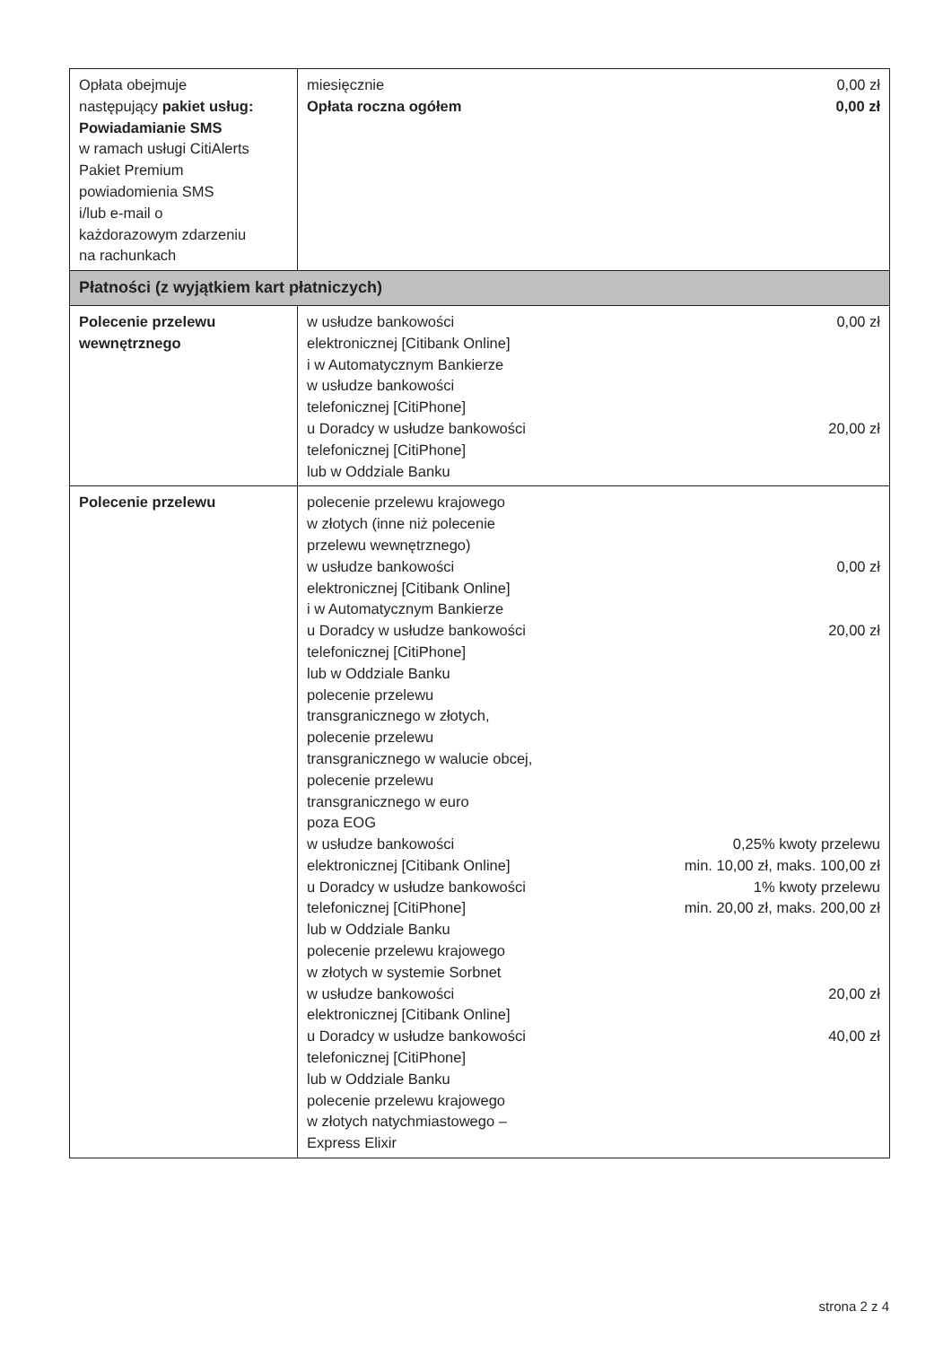| Opłata obejmuje następujący pakiet usług: Powiadamianie SMS w ramach usługi CitiAlerts Pakiet Premium powiadomienia SMS i/lub e-mail o każdorazowym zdarzeniu na rachunkach | miesięcznie 0,00 zł Opłata roczna ogółem 0,00 zł |
| Płatności (z wyjątkiem kart płatniczych) | |
| Polecenie przelewu wewnętrznego | w usłudze bankowości elektronicznej [Citibank Online] i w Automatycznym Bankierze w usłudze bankowości telefonicznej [CitiPhone] 0,00 zł u Doradcy w usłudze bankowości telefonicznej [CitiPhone] lub w Oddziale Banku 20,00 zł |
| Polecenie przelewu | polecenie przelewu krajowego w złotych (inne niż polecenie przelewu wewnętrznego) w usłudze bankowości elektronicznej [Citibank Online] i w Automatycznym Bankierze 0,00 zł u Doradcy w usłudze bankowości telefonicznej [CitiPhone] lub w Oddziale Banku 20,00 zł polecenie przelewu transgranicznego w złotych, polecenie przelewu transgranicznego w walucie obcej, polecenie przelewu transgranicznego w euro poza EOG w usłudze bankowości elektronicznej [Citibank Online] 0,25% kwoty przelewu min. 10,00 zł, maks. 100,00 zł u Doradcy w usłudze bankowości telefonicznej [CitiPhone] lub w Oddziale Banku 1% kwoty przelewu min. 20,00 zł, maks. 200,00 zł polecenie przelewu krajowego w złotych w systemie Sorbnet w usłudze bankowości elektronicznej [Citibank Online] 20,00 zł u Doradcy w usłudze bankowości telefonicznej [CitiPhone] lub w Oddziale Banku 40,00 zł polecenie przelewu krajowego w złotych natychmiastowego – Express Elixir |
strona 2 z 4